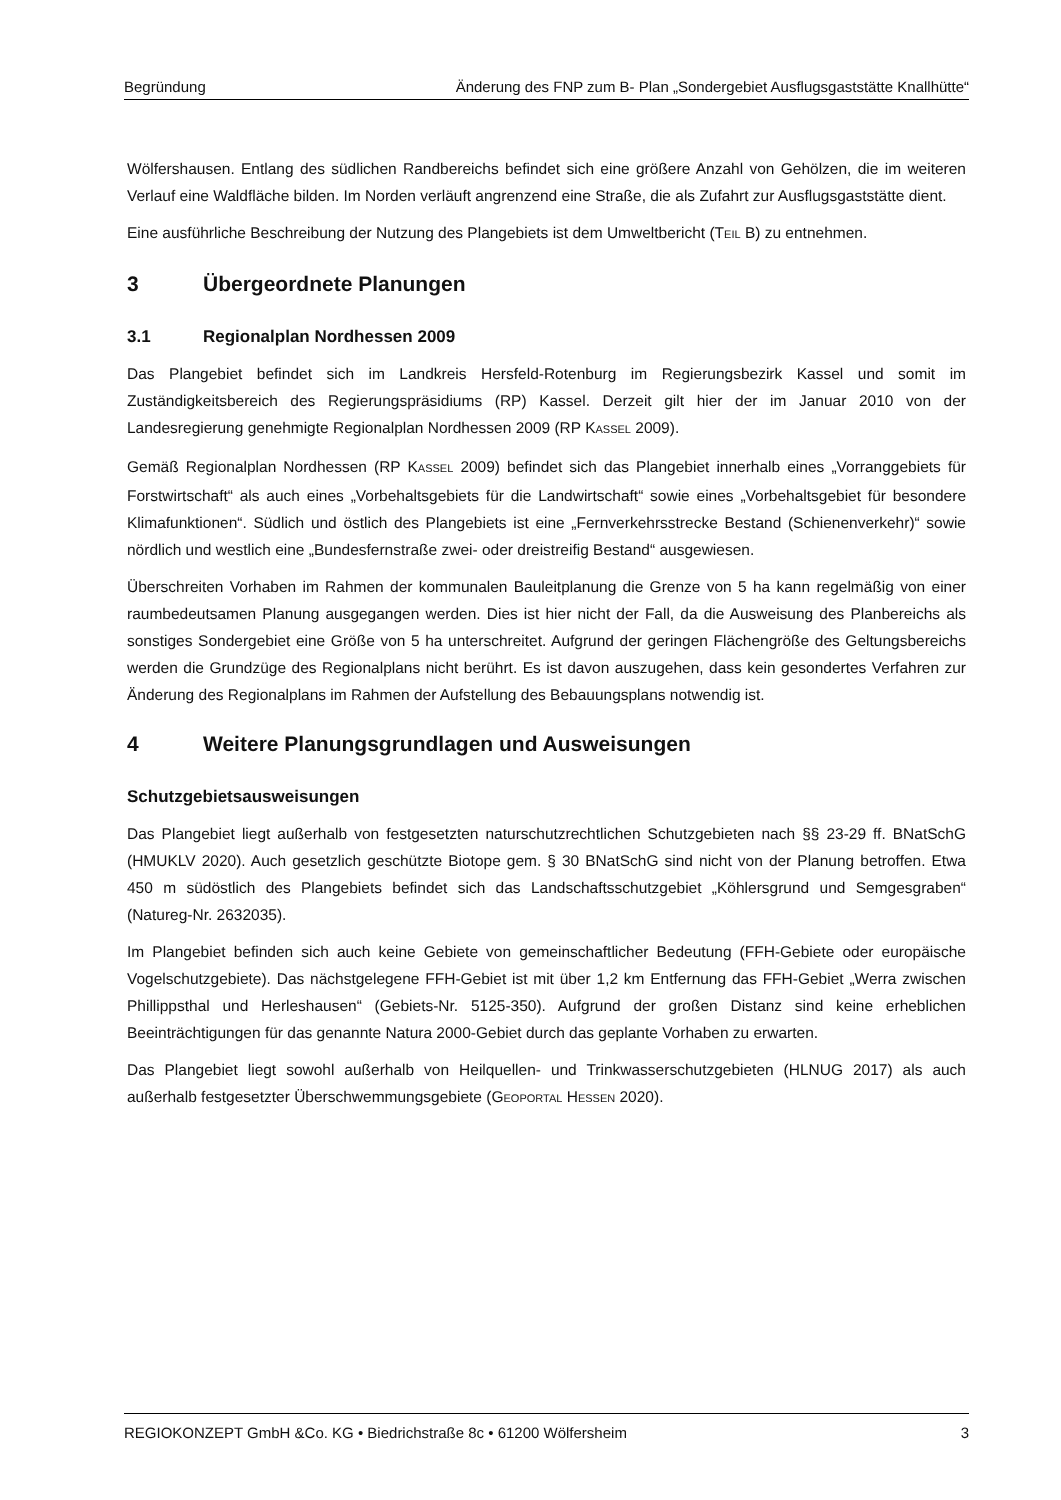Begründung Änderung des FNP zum B- Plan „Sondergebiet Ausflugsgaststätte Knallhütte“
Wölfershausen. Entlang des südlichen Randbereichs befindet sich eine größere Anzahl von Gehölzen, die im weiteren Verlauf eine Waldfläche bilden. Im Norden verläuft angrenzend eine Straße, die als Zufahrt zur Ausflugsgaststätte dient.
Eine ausführliche Beschreibung der Nutzung des Plangebiets ist dem Umweltbericht (TEIL B) zu entnehmen.
3 Übergeordnete Planungen
3.1 Regionalplan Nordhessen 2009
Das Plangebiet befindet sich im Landkreis Hersfeld-Rotenburg im Regierungsbezirk Kassel und somit im Zuständigkeitsbereich des Regierungspräsidiums (RP) Kassel. Derzeit gilt hier der im Januar 2010 von der Landesregierung genehmigte Regionalplan Nordhessen 2009 (RP KASSEL 2009).
Gemäß Regionalplan Nordhessen (RP KASSEL 2009) befindet sich das Plangebiet innerhalb eines „Vorranggebiets für Forstwirtschaft“ als auch eines „Vorbehaltsgebiets für die Landwirtschaft“ sowie eines „Vorbehaltsgebiet für besondere Klimafunktionen“. Südlich und östlich des Plangebiets ist eine „Fernverkehrsstrecke Bestand (Schienenverkehr)“ sowie nördlich und westlich eine „Bundesfernstraße zwei- oder dreistreifig Bestand“ ausgewiesen.
Überschreiten Vorhaben im Rahmen der kommunalen Bauleitplanung die Grenze von 5 ha kann regelmäßig von einer raumbedeutsamen Planung ausgegangen werden. Dies ist hier nicht der Fall, da die Ausweisung des Planbereichs als sonstiges Sondergebiet eine Größe von 5 ha unterschreitet. Aufgrund der geringen Flächengröße des Geltungsbereichs werden die Grundzüge des Regionalplans nicht berührt. Es ist davon auszugehen, dass kein gesondertes Verfahren zur Änderung des Regionalplans im Rahmen der Aufstellung des Bebauungsplans notwendig ist.
4 Weitere Planungsgrundlagen und Ausweisungen
Schutzgebietsausweisungen
Das Plangebiet liegt außerhalb von festgesetzten naturschutzrechtlichen Schutzgebieten nach §§ 23-29 ff. BNatSchG (HMUKLV 2020). Auch gesetzlich geschützte Biotope gem. § 30 BNatSchG sind nicht von der Planung betroffen. Etwa 450 m südöstlich des Plangebiets befindet sich das Landschaftsschutzgebiet „Köhlersgrund und Semgesgraben“ (Natureg-Nr. 2632035).
Im Plangebiet befinden sich auch keine Gebiete von gemeinschaftlicher Bedeutung (FFH-Gebiete oder europäische Vogelschutzgebiete). Das nächstgelegene FFH-Gebiet ist mit über 1,2 km Entfernung das FFH-Gebiet „Werra zwischen Phillippsthal und Herleshausen“ (Gebiets-Nr. 5125-350). Aufgrund der großen Distanz sind keine erheblichen Beeinträchtigungen für das genannte Natura 2000-Gebiet durch das geplante Vorhaben zu erwarten.
Das Plangebiet liegt sowohl außerhalb von Heilquellen- und Trinkwasserschutzgebieten (HLNUG 2017) als auch außerhalb festgesetzter Überschwemmungsgebiete (GEOPORTAL HESSEN 2020).
REGIOKONZEPT GmbH &Co. KG • Biedrichstraße 8c • 61200 Wölfersheim 3